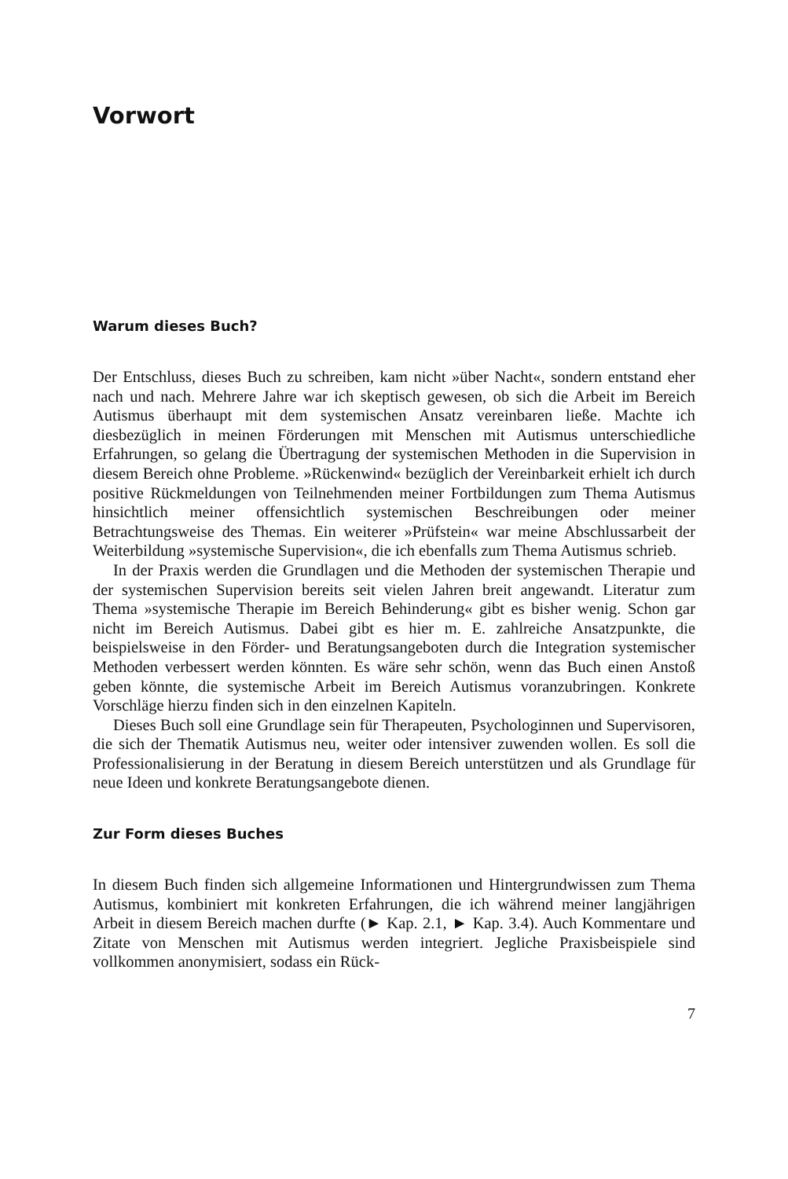Vorwort
Warum dieses Buch?
Der Entschluss, dieses Buch zu schreiben, kam nicht »über Nacht«, sondern entstand eher nach und nach. Mehrere Jahre war ich skeptisch gewesen, ob sich die Arbeit im Bereich Autismus überhaupt mit dem systemischen Ansatz vereinbaren ließe. Machte ich diesbezüglich in meinen Förderungen mit Menschen mit Autismus unterschiedliche Erfahrungen, so gelang die Übertragung der systemischen Methoden in die Supervision in diesem Bereich ohne Probleme. »Rückenwind« bezüglich der Vereinbarkeit erhielt ich durch positive Rückmeldungen von Teilnehmenden meiner Fortbildungen zum Thema Autismus hinsichtlich meiner offensichtlich systemischen Beschreibungen oder meiner Betrachtungsweise des Themas. Ein weiterer »Prüfstein« war meine Abschlussarbeit der Weiterbildung »systemische Supervision«, die ich ebenfalls zum Thema Autismus schrieb.
In der Praxis werden die Grundlagen und die Methoden der systemischen Therapie und der systemischen Supervision bereits seit vielen Jahren breit angewandt. Literatur zum Thema »systemische Therapie im Bereich Behinderung« gibt es bisher wenig. Schon gar nicht im Bereich Autismus. Dabei gibt es hier m. E. zahlreiche Ansatzpunkte, die beispielsweise in den Förder- und Beratungsangeboten durch die Integration systemischer Methoden verbessert werden könnten. Es wäre sehr schön, wenn das Buch einen Anstoß geben könnte, die systemische Arbeit im Bereich Autismus voranzubringen. Konkrete Vorschläge hierzu finden sich in den einzelnen Kapiteln.
Dieses Buch soll eine Grundlage sein für Therapeuten, Psychologinnen und Supervisoren, die sich der Thematik Autismus neu, weiter oder intensiver zuwenden wollen. Es soll die Professionalisierung in der Beratung in diesem Bereich unterstützen und als Grundlage für neue Ideen und konkrete Beratungsangebote dienen.
Zur Form dieses Buches
In diesem Buch finden sich allgemeine Informationen und Hintergrundwissen zum Thema Autismus, kombiniert mit konkreten Erfahrungen, die ich während meiner langjährigen Arbeit in diesem Bereich machen durfte (► Kap. 2.1, ► Kap. 3.4). Auch Kommentare und Zitate von Menschen mit Autismus werden integriert. Jegliche Praxisbeispiele sind vollkommen anonymisiert, sodass ein Rück-
7